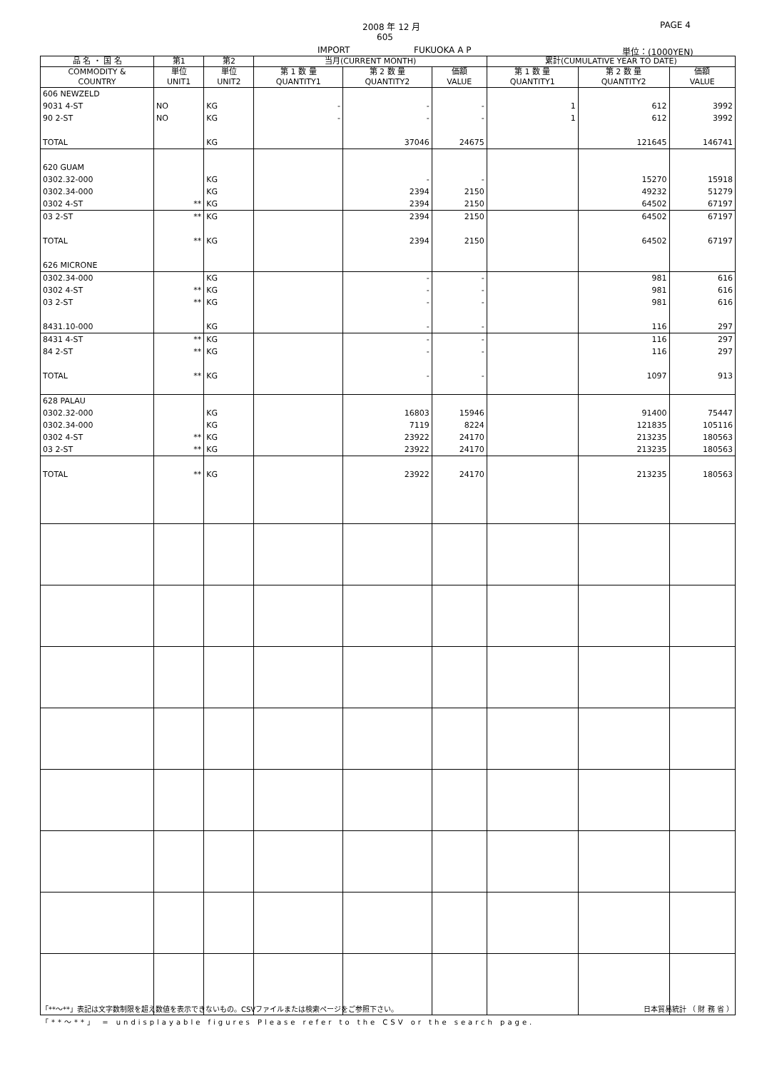2008 年 12 月
605
IMPORT FUKUOKA A P
PAGE 4
単位：(1000YEN)
| 品 名 ・ 国 名 | 第1 | 第2 | 当月(CURRENT MONTH) | | | 累計(CUMULATIVE YEAR TO DATE) | | |
| --- | --- | --- | --- | --- | --- | --- | --- | --- |
| COMMODITY & COUNTRY | 単位 UNIT1 | 単位 UNIT2 | 第 1 数 量 QUANTITY1 | 第 2 数 量 QUANTITY2 | 価額 VALUE | 第 1 数 量 QUANTITY1 | 第 2 数 量 QUANTITY2 | 価額 VALUE |
| 606 NEWZELD | | | | | | | | |
| 9031 4-ST | NO | KG | - | - | - | 1 | 612 | 3992 |
| 90 2-ST | NO | KG | - | - | - | 1 | 612 | 3992 |
| TOTAL | | KG | | 37046 | 24675 | | 121645 | 146741 |
| 620 GUAM | | | | | | | | |
| 0302.32-000 | | KG | | - | - | | 15270 | 15918 |
| 0302.34-000 | | KG | | 2394 | 2150 | | 49232 | 51279 |
| 0302 4-ST | ** | KG | | 2394 | 2150 | | 64502 | 67197 |
| 03 2-ST | ** | KG | | 2394 | 2150 | | 64502 | 67197 |
| TOTAL | ** | KG | | 2394 | 2150 | | 64502 | 67197 |
| 626 MICRONE | | | | | | | | |
| 0302.34-000 | | KG | | - | - | | 981 | 616 |
| 0302 4-ST | ** | KG | | - | - | | 981 | 616 |
| 03 2-ST | ** | KG | | - | - | | 981 | 616 |
| 8431.10-000 | | KG | | - | - | | 116 | 297 |
| 8431 4-ST | ** | KG | | - | - | | 116 | 297 |
| 84 2-ST | ** | KG | | - | - | | 116 | 297 |
| TOTAL | ** | KG | | - | - | | 1097 | 913 |
| 628 PALAU | | | | | | | | |
| 0302.32-000 | | KG | | 16803 | 15946 | | 91400 | 75447 |
| 0302.34-000 | | KG | | 7119 | 8224 | | 121835 | 105116 |
| 0302 4-ST | ** | KG | | 23922 | 24170 | | 213235 | 180563 |
| 03 2-ST | ** | KG | | 23922 | 24170 | | 213235 | 180563 |
| TOTAL | ** | KG | | 23922 | 24170 | | 213235 | 180563 |
「**～**」表記は文字数制限を超え数値を表示できないもの。CSVファイルまたは検索ページをご参照下さい。 日本貿易統計 （ 財 務 省 ）
「**～**」 = undisplayable figures Please refer to the CSV or the search page.